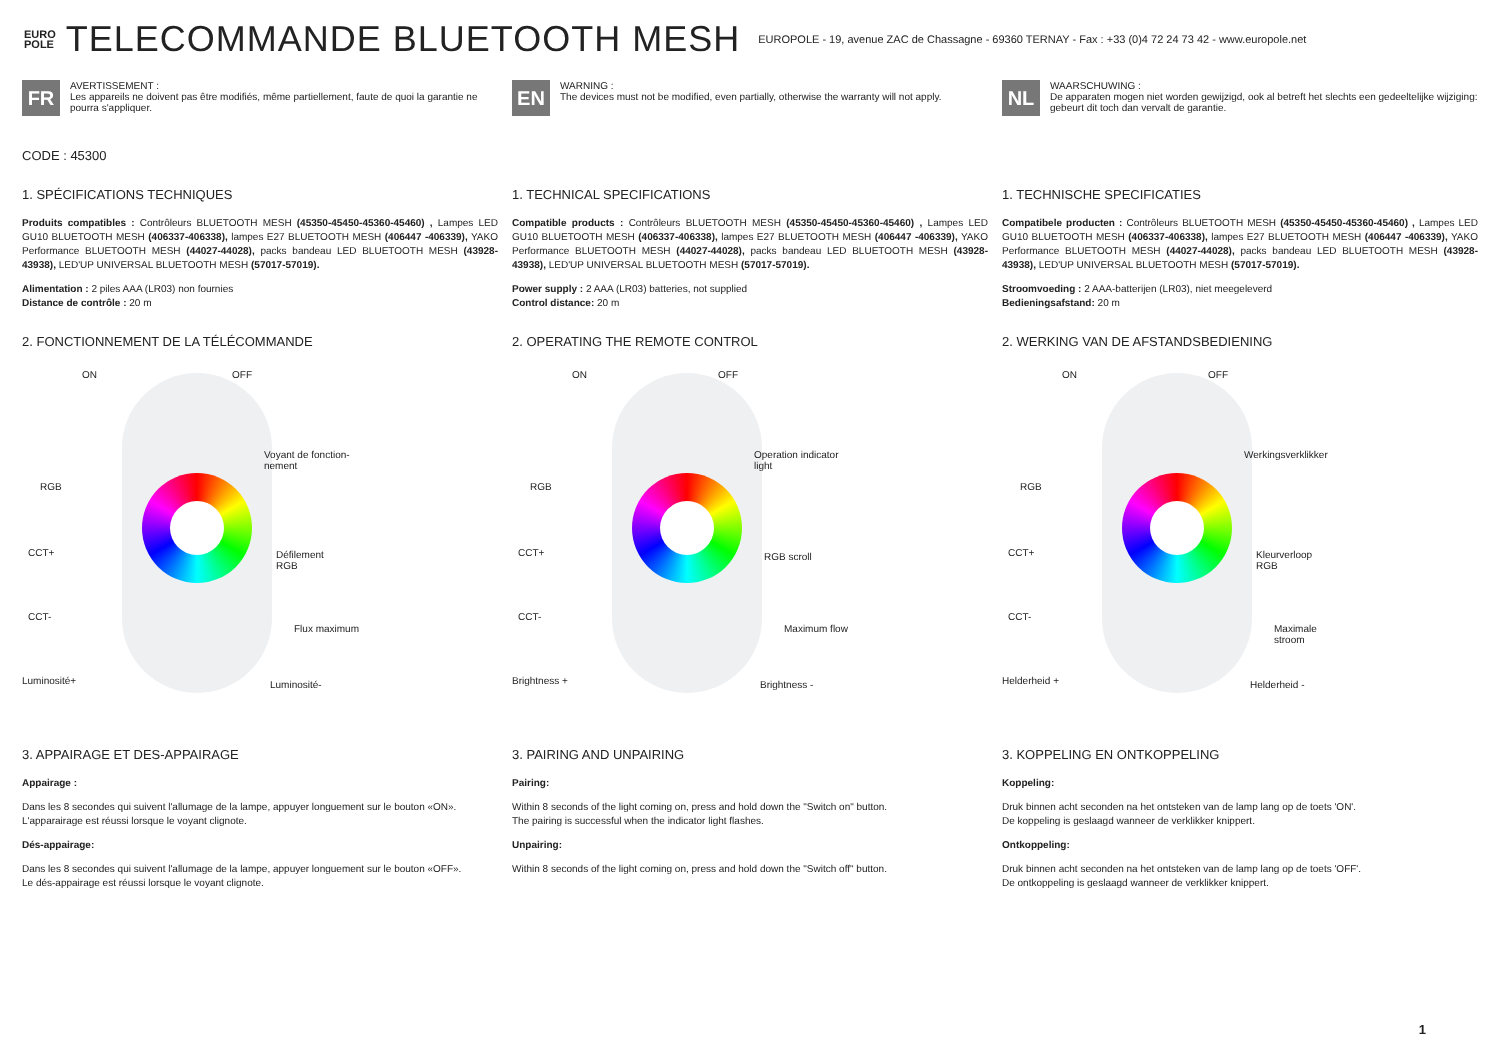EURO
POLE
TELECOMMANDE BLUETOOTH MESH
EUROPOLE - 19, avenue ZAC de Chassagne - 69360 TERNAY - Fax : +33 (0)4 72 24 73 42 - www.europole.net
FR
AVERTISSEMENT :
Les appareils ne doivent pas être modifiés, même partiellement, faute de quoi la garantie ne pourra s'appliquer.
CODE : 45300
1. SPÉCIFICATIONS TECHNIQUES
Produits compatibles : Contrôleurs BLUETOOTH MESH (45350-45450-45360-45460) , Lampes LED GU10 BLUETOOTH MESH (406337-406338), lampes E27 BLUETOOTH MESH (406447 -406339), YAKO Performance BLUETOOTH MESH (44027-44028), packs bandeau LED BLUETOOTH MESH (43928-43938), LED'UP UNIVERSAL BLUETOOTH MESH (57017-57019).
Alimentation : 2 piles AAA (LR03) non fournies
Distance de contrôle : 20 m
2. FONCTIONNEMENT DE LA TÉLÉCOMMANDE
ON OFF
Voyant de fonction-
nement
RGB
CCT+ Défilement
RGB
CCT-
Flux maximum
Luminosité+ Luminosité-
3. APPAIRAGE ET DES-APPAIRAGE
Appairage :
Dans les 8 secondes qui suivent l'allumage de la lampe, appuyer longuement sur le bouton «ON».
L'apparairage est réussi lorsque le voyant clignote.
Dés-appairage:
Dans les 8 secondes qui suivent l'allumage de la lampe, appuyer longuement sur le bouton «OFF».
Le dés-appairage est réussi lorsque le voyant clignote.
EN
WARNING :
The devices must not be modified, even partially, otherwise the warranty will not apply.
1. TECHNICAL SPECIFICATIONS
Compatible products : Contrôleurs BLUETOOTH MESH (45350-45450-45360-45460) , Lampes LED GU10 BLUETOOTH MESH (406337-406338), lampes E27 BLUETOOTH MESH (406447 -406339), YAKO Performance BLUETOOTH MESH (44027-44028), packs bandeau LED BLUETOOTH MESH (43928-43938), LED'UP UNIVERSAL BLUETOOTH MESH (57017-57019).
Power supply : 2 AAA (LR03) batteries, not supplied
Control distance: 20 m
2. OPERATING THE REMOTE CONTROL
ON OFF
Operation indicator
light
RGB
CCT+ RGB scroll
CCT-
Maximum flow
Brightness + Brightness -
3. PAIRING AND UNPAIRING
Pairing:
Within 8 seconds of the light coming on, press and hold down the "Switch on" button.
The pairing is successful when the indicator light flashes.
Unpairing:
Within 8 seconds of the light coming on, press and hold down the "Switch off" button.
NL
WAARSCHUWING :
De apparaten mogen niet worden gewijzigd, ook al betreft het slechts een gedeeltelijke wijziging: gebeurt dit toch dan vervalt de garantie.
1. TECHNISCHE SPECIFICATIES
Compatibele producten : Contrôleurs BLUETOOTH MESH (45350-45450-45360-45460) , Lampes LED GU10 BLUETOOTH MESH (406337-406338), lampes E27 BLUETOOTH MESH (406447 -406339), YAKO Performance BLUETOOTH MESH (44027-44028), packs bandeau LED BLUETOOTH MESH (43928-43938), LED'UP UNIVERSAL BLUETOOTH MESH (57017-57019).
Stroomvoeding : 2 AAA-batterijen (LR03), niet meegeleverd
Bedieningsafstand: 20 m
2. WERKING VAN DE AFSTANDSBEDIENING
ON OFF
Werkingsverklikker
RGB
CCT+ Kleurverloop
RGB
CCT-
Maximale
stroom
Helderheid + Helderheid -
3. KOPPELING EN ONTKOPPELING
Koppeling:
Druk binnen acht seconden na het ontsteken van de lamp lang op de toets 'ON'.
De koppeling is geslaagd wanneer de verklikker knippert.
Ontkoppeling:
Druk binnen acht seconden na het ontsteken van de lamp lang op de toets 'OFF'.
De ontkoppeling is geslaagd wanneer de verklikker knippert.
1